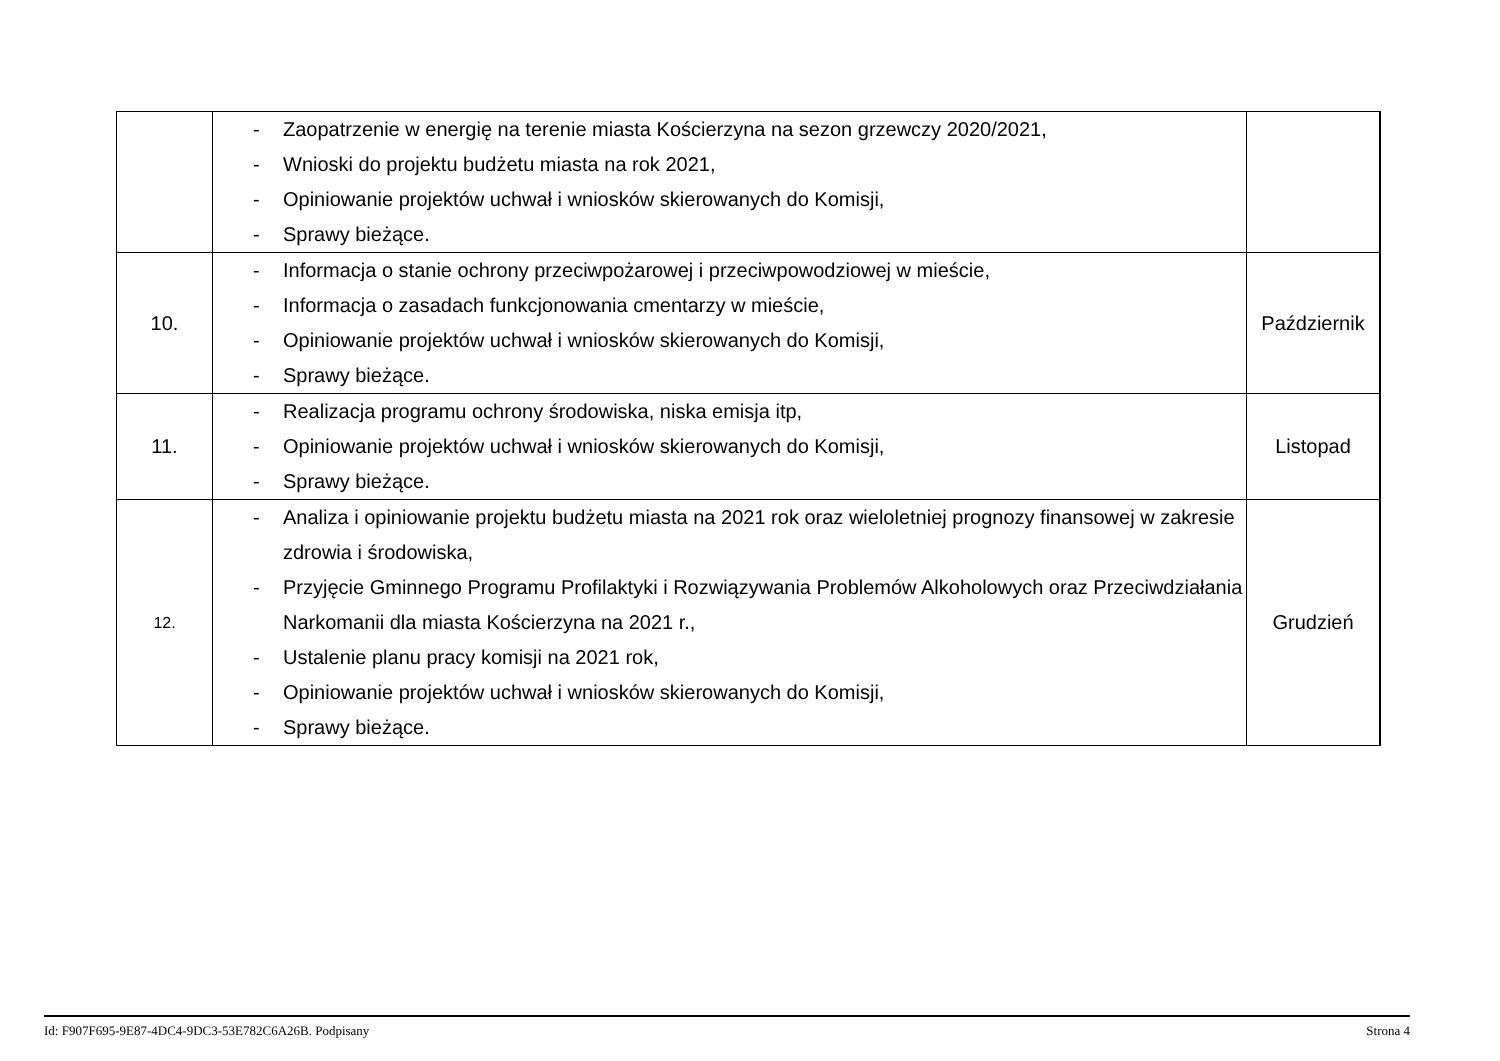| | - Zaopatrzenie w energię na terenie miasta Kościerzyna na sezon grzewczy 2020/2021, - Wnioski do projektu budżetu miasta na rok 2021, - Opiniowanie projektów uchwał i wniosków skierowanych do Komisji, - Sprawy bieżące. | | |
| 10. | - Informacja o stanie ochrony przeciwpożarowej i przeciwpowodziowej w mieście, - Informacja o zasadach funkcjonowania cmentarzy w mieście, - Opiniowanie projektów uchwał i wniosków skierowanych do Komisji, - Sprawy bieżące. | Październik | |
| 11. | - Realizacja programu ochrony środowiska, niska emisja itp, - Opiniowanie projektów uchwał i wniosków skierowanych do Komisji, - Sprawy bieżące. | Listopad | |
| 12. | - Analiza i opiniowanie projektu budżetu miasta na 2021 rok oraz wieloletniej prognozy finansowej w zakresie zdrowia i środowiska, - Przyjęcie Gminnego Programu Profilaktyki i Rozwiązywania Problemów Alkoholowych oraz Przeciwdziałania Narkomanii dla miasta Kościerzyna na 2021 r., - Ustalenie planu pracy komisji na 2021 rok, - Opiniowanie projektów uchwał i wniosków skierowanych do Komisji, - Sprawy bieżące. | Grudzień | |
Id: F907F695-9E87-4DC4-9DC3-53E782C6A26B. Podpisany Strona 4